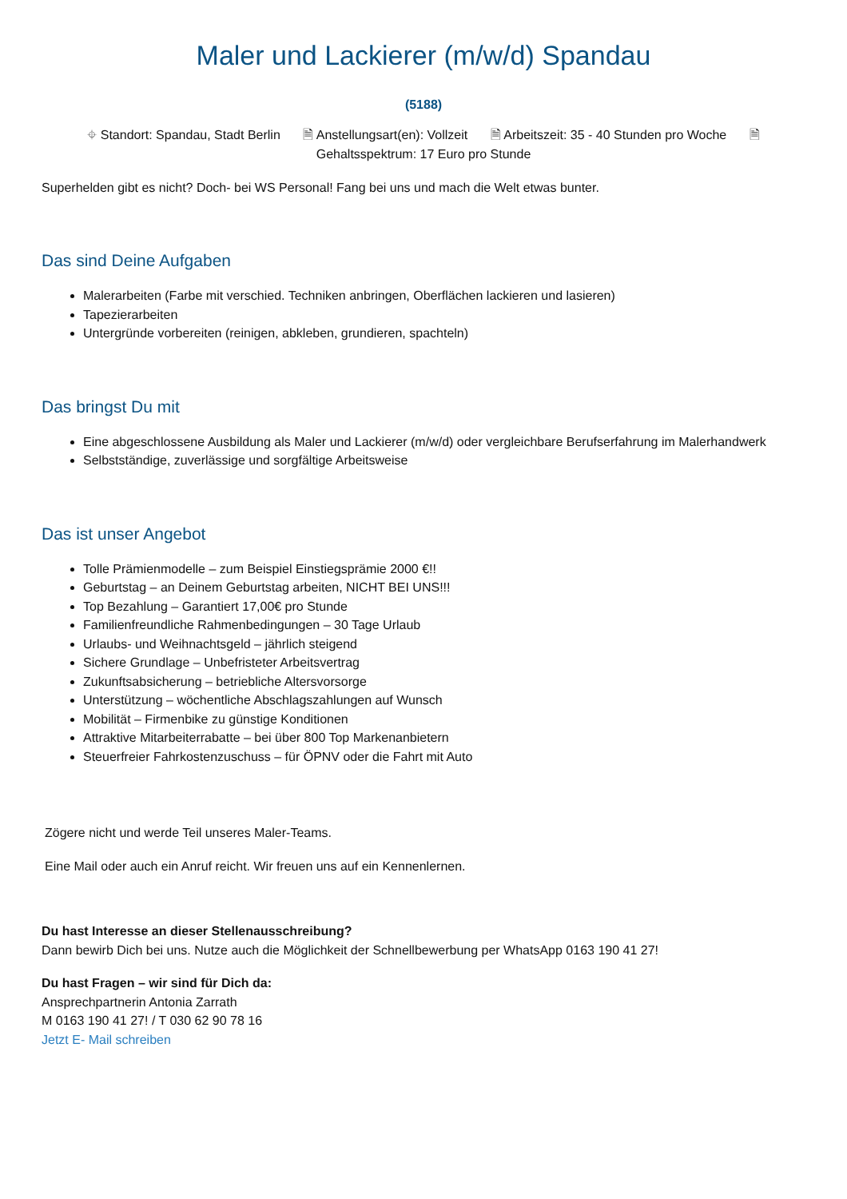Maler und Lackierer (m/w/d) Spandau
(5188)
⌖ Standort: Spandau, Stadt Berlin 🗎 Anstellungsart(en): Vollzeit 🗎 Arbeitszeit: 35 - 40 Stunden pro Woche 🗎
Gehaltsspektrum: 17 Euro pro Stunde
Superhelden gibt es nicht? Doch- bei WS Personal! Fang bei uns und mach die Welt etwas bunter.
Das sind Deine Aufgaben
Malerarbeiten (Farbe mit verschied. Techniken anbringen, Oberflächen lackieren und lasieren)
Tapezierarbeiten
Untergründe vorbereiten (reinigen, abkleben, grundieren, spachteln)
Das bringst Du mit
Eine abgeschlossene Ausbildung als Maler und Lackierer (m/w/d) oder vergleichbare Berufserfahrung im Malerhandwerk
Selbstständige, zuverlässige und sorgfältige Arbeitsweise
Das ist unser Angebot
Tolle Prämienmodelle – zum Beispiel Einstiegsprämie 2000 €!!
Geburtstag – an Deinem Geburtstag arbeiten, NICHT BEI UNS!!!
Top Bezahlung – Garantiert 17,00€ pro Stunde
Familienfreundliche Rahmenbedingungen – 30 Tage Urlaub
Urlaubs- und Weihnachtsgeld – jährlich steigend
Sichere Grundlage – Unbefristeter Arbeitsvertrag
Zukunftsabsicherung – betriebliche Altersvorsorge
Unterstützung – wöchentliche Abschlagszahlungen auf Wunsch
Mobilität – Firmenbike zu günstige Konditionen
Attraktive Mitarbeiterrabatte – bei über 800 Top Markenanbietern
Steuerfreier Fahrkostenzuschuss – für ÖPNV oder die Fahrt mit Auto
Zögere nicht und werde Teil unseres Maler-Teams.
Eine Mail oder auch ein Anruf reicht. Wir freuen uns auf ein Kennenlernen.
Du hast Interesse an dieser Stellenausschreibung?
Dann bewirb Dich bei uns. Nutze auch die Möglichkeit der Schnellbewerbung per WhatsApp 0163 190 41 27!
Du hast Fragen – wir sind für Dich da:
Ansprechpartnerin Antonia Zarrath
M 0163 190 41 27! / T 030 62 90 78 16
Jetzt E- Mail schreiben